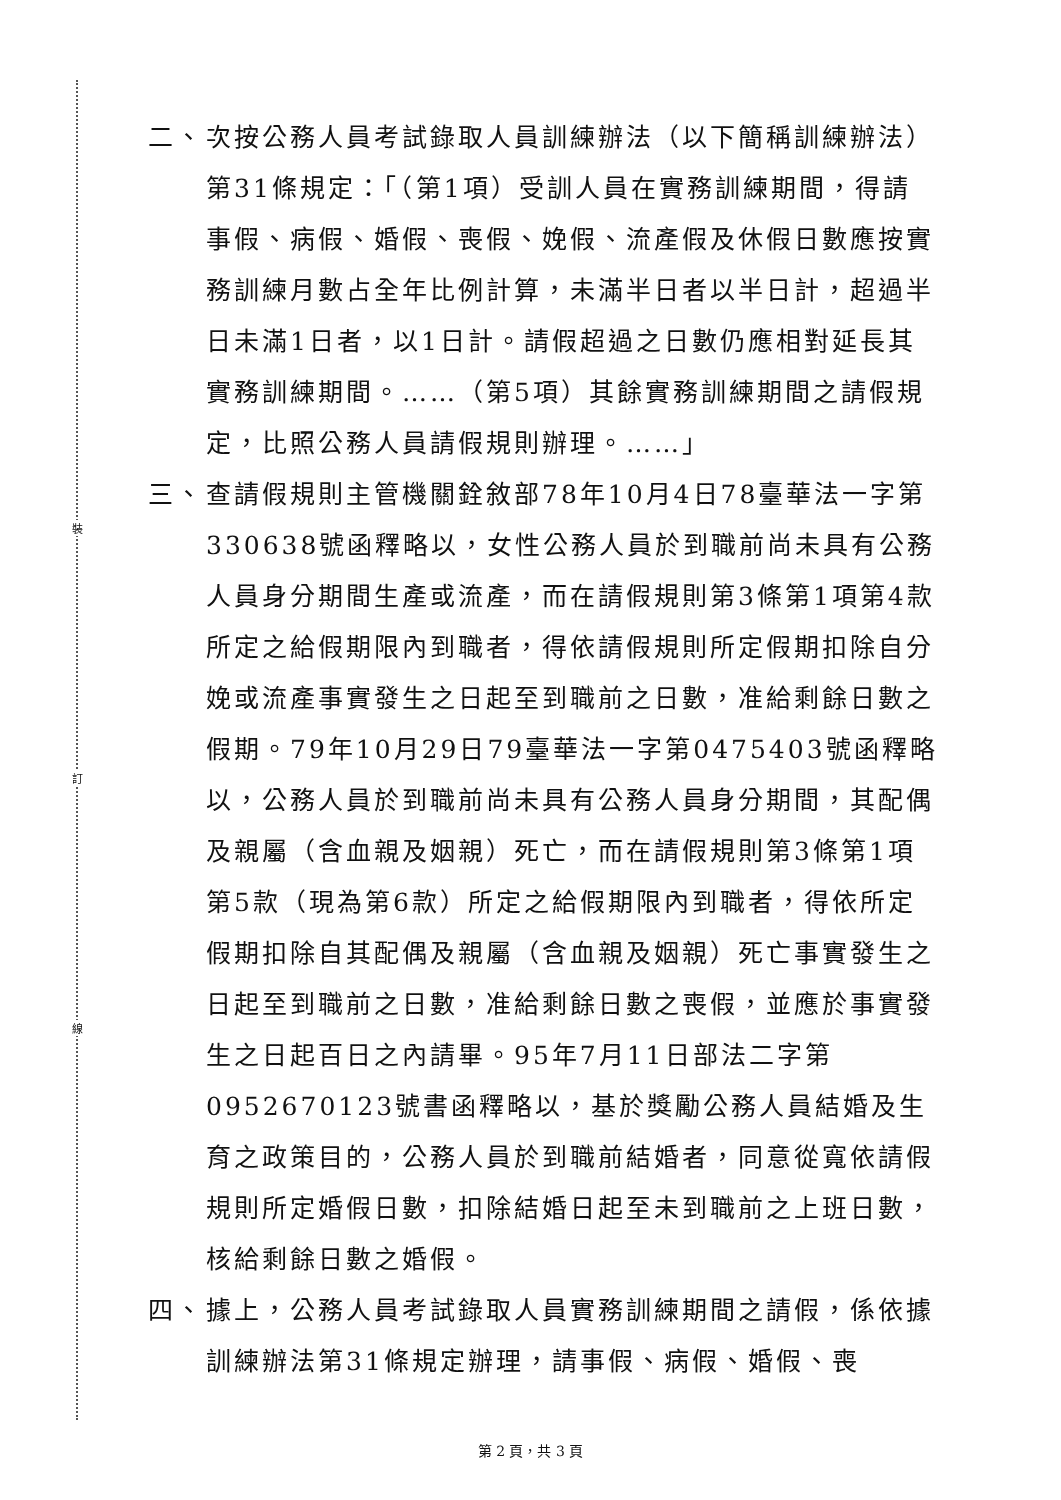裝
訂
線
二、 次按公務人員考試錄取人員訓練辦法（以下簡稱訓練辦法）第31條規定：「（第1項）受訓人員在實務訓練期間，得請事假、病假、婚假、喪假、娩假、流產假及休假日數應按實務訓練月數占全年比例計算，未滿半日者以半日計，超過半日未滿1日者，以1日計。請假超過之日數仍應相對延長其實務訓練期間。……（第5項）其餘實務訓練期間之請假規定，比照公務人員請假規則辦理。……」
三、 查請假規則主管機關銓敘部78年10月4日78臺華法一字第330638號函釋略以，女性公務人員於到職前尚未具有公務人員身分期間生產或流產，而在請假規則第3條第1項第4款所定之給假期限內到職者，得依請假規則所定假期扣除自分娩或流產事實發生之日起至到職前之日數，准給剩餘日數之假期。79年10月29日79臺華法一字第0475403號函釋略以，公務人員於到職前尚未具有公務人員身分期間，其配偶及親屬（含血親及姻親）死亡，而在請假規則第3條第1項第5款（現為第6款）所定之給假期限內到職者，得依所定假期扣除自其配偶及親屬（含血親及姻親）死亡事實發生之日起至到職前之日數，准給剩餘日數之喪假，並應於事實發生之日起百日之內請畢。95年7月11日部法二字第0952670123號書函釋略以，基於獎勵公務人員結婚及生育之政策目的，公務人員於到職前結婚者，同意從寬依請假規則所定婚假日數，扣除結婚日起至未到職前之上班日數，核給剩餘日數之婚假。
四、 據上，公務人員考試錄取人員實務訓練期間之請假，係依據訓練辦法第31條規定辦理，請事假、病假、婚假、喪
第 2 頁，共 3 頁